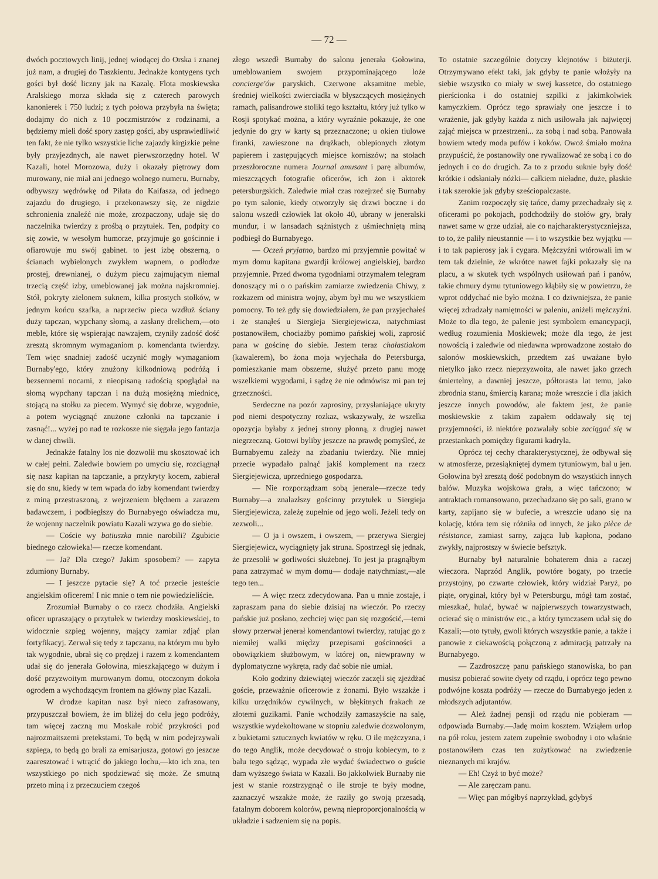— 72 —
dwóch pocztowych linij, jednej wiodącej do Orska i znanej już nam, a drugiej do Taszkientu. Jednakże kontygens tych gości był dość liczny jak na Kazalę. Flota moskiewska Aralskiego morza składa się z czterech parowych kanonierek i 750 ludzi; z tych połowa przybyła na święta; dodajmy do nich z 10 poczmistrzów z rodzinami, a będziemy mieli dość spory zastęp gości, aby usprawiedliwić ten fakt, że nie tylko wszystkie liche zajazdy kirgizkie pełne były przyjezdnych, ale nawet pierwszorzędny hotel. W Kazali, hotel Morozowa, duży i okazały piętrowy dom murowany, nie miał ani jednego wolnego numeru. Burnaby, odbywszy wędrówkę od Piłata do Kaifasza, od jednego zajazdu do drugiego, i przekonawszy się, że nigdzie schronienia znaleźć nie może, zrozpaczony, udaje się do naczelnika twierdzy z prośbą o przytułek. Ten, podpity co się zowie, w wesołym humorze, przyjmuje go gościnnie i ofiarowuje mu swój gabinet. to jest izbę obszerną, o ścianach wybielonych zwykłem wapnem, o podłodze prostej, drewnianej, o dużym piecu zajmującym niemal trzecią część izby, umeblowanej jak można najskromniej. Stół, pokryty zielonem suknem, kilka prostych stołków, w jednym końcu szafka, a naprzeciw pieca wzdłuż ściany duży tapczan, wypchany słomą, a zasłany drelichem,—oto meble, które się wspierając nawzajem, czyniły zadość dość zresztą skromnym wymaganiom p. komendanta twierdzy. Tem więc snadniej zadość uczynić mogły wymaganiom Burnaby'ego, który znużony kilkodniową podróżą i bezsennemi nocami, z nieopisaną radością spoglądał na słomą wypchany tapczan i na dużą mosiężną miednicę, stojącą na stołku za piecem. Wymyć się dobrze, wygodnie, a potem wyciągnąć znużone członki na tapczanie i zasnąć!... wyżej po nad te rozkosze nie sięgała jego fantazja w danej chwili.
Jednakże fatalny los nie dozwolił mu skosztować ich w całej pełni. Zaledwie bowiem po umyciu się, rozciągnął się nasz kapitan na tapczanie, a przykryty kocem, zabierał się do snu, kiedy w tem wpada do izby komendant twierdzy z miną przestraszoną, z wejrzeniem błędnem a zarazem badawczem, i podbiegłszy do Burnabyego oświadcza mu, że wojenny naczelnik powiatu Kazali wzywa go do siebie.
— Coście wy batiuszka mnie narobili? Zgubicie biednego człowieka!— rzecze komendant.
— Ja? Dla czego? Jakim sposobem? — zapyta zdumiony Burnaby.
— I jeszcze pytacie się? A toć przecie jesteście angielskim oficerem! I nic mnie o tem nie powiedzieliście.
Zrozumiał Burnaby o co rzecz chodziła. Angielski oficer upraszający o przytułek w twierdzy moskiewskiej, to widocznie szpieg wojenny, mający zamiar zdjąć plan fortyfikacyj. Zerwał się tedy z tapczanu, na którym mu było tak wygodnie, ubrał się co prędzej i razem z komendantem udał się do jenerała Gołowina, mieszkającego w dużym i dość przyzwoitym murowanym domu, otoczonym dokoła ogrodem a wychodzącym frontem na główny plac Kazali.
W drodze kapitan nasz był nieco zafrasowany, przypuszczał bowiem, że im bliżej do celu jego podróży, tam więcej zaczną mu Moskale robić przykrości pod najrozmaitszemi pretekstami. To będą w nim podejrzywali szpiega, to będą go brali za emisarjusza, gotowi go jeszcze zaaresztować i wtrącić do jakiego lochu,—kto ich zna, ten wszystkiego po nich spodziewać się może. Ze smutną przeto miną i z przeczuciem czegoś
złego wszedł Burnaby do salonu jenerała Gołowina, umeblowaniem swojem przypominającego loże concierge'ów paryskich. Czerwone aksamitne meble, średniej wielkości zwierciadła w błyszczących mosiężnych ramach, palisandrowe stoliki tego kształtu, który już tylko w Rosji spotykać można, a który wyraźnie pokazuje, że one jedynie do gry w karty są przeznaczone; u okien tiulowe firanki, zawieszone na drążkach, oblepionych złotym papierem i zastępujących miejsce korniszów; na stołach przeszłoroczne numera Journal amusant i parę albumów, mieszczących fotografie oficerów, ich żon i aktorek petersburgskich. Zaledwie miał czas rozejrzeć się Burnaby po tym salonie, kiedy otworzyły się drzwi boczne i do salonu wszedł człowiek lat około 40, ubrany w jeneralski mundur, i w lansadach sążnistych z uśmiechniętą miną podbiegł do Burnabyego.
— Oczeń pryjatno, bardzo mi przyjemnie powitać w mym domu kapitana gwardji królowej angielskiej, bardzo przyjemnie. Przed dwoma tygodniami otrzymałem telegram donoszący mi o o pańskim zamiarze zwiedzenia Chiwy, z rozkazem od ministra wojny, abym był mu we wszystkiem pomocny. To też gdy się dowiedziałem, że pan przyjechałeś i że stanąłeś u Siergieja Siergiejewicza, natychmiast postanowiłem, chociażby pomimo pańskiej woli, zaprosić pana w gościnę do siebie. Jestem teraz chałastiakom (kawalerem), bo żona moja wyjechała do Petersburga, pomieszkanie mam obszerne, służyć przeto panu mogę wszelkiemi wygodami, i sądzę że nie odmówisz mi pan tej grzeczności.
Serdeczne na pozór zaprosiny, przysłaniające ukryty pod niemi despotyczny rozkaz, wskazywały, że wszelka opozycja byłaby z jednej strony płonną, z drugiej nawet niegrzeczną. Gotowi byliby jeszcze na prawdę pomyśleć, że Burnabyemu zależy na zbadaniu twierdzy. Nie mniej przecie wypadało palnąć jakiś komplement na rzecz Siergiejewicza, uprzedniego gospodarza.
— Nie rozporządzam sobą jenerale—rzecze tedy Burnaby—a znalazłszy gościnny przytułek u Siergieja Siergiejewicza, zależę zupełnie od jego woli. Jeżeli tedy on zezwoli...
— O ja i owszem, i owszem, — przerywa Siergiej Siergiejewicz, wyciągnięty jak struna. Spostrzegł się jednak, że przesolił w gorliwości służebnej. To jest ja pragnąłbym pana zatrzymać w mym domu— dodaje natychmiast,—ale tego ten...
— A więc rzecz zdecydowana. Pan u mnie zostaje, i zapraszam pana do siebie dzisiaj na wieczór. Po rzeczy pańskie już posłano, zechciej więc pan się rozgościć,—temi słowy przerwał jenerał komendantowi twierdzy, ratując go z niemiłej walki między przepisami gościnności a obowiązkiem służbowym, w której on, niewprawny w dyplomatyczne wykręta, rady dać sobie nie umiał.
Koło godziny dziewiątej wieczór zaczęli się zjeżdżać goście, przeważnie oficerowie z żonami. Było wszakże i kilku urzędników cywilnych, w błękitnych frakach ze złotemi guzikami. Panie wchodziły zamaszyście na salę, wszystkie wydekoltowane w stopniu zaledwie dozwolonym, z bukietami sztucznych kwiatów w ręku. O ile mężczyzna, i do tego Anglik, może decydować o stroju kobiecym, to z balu tego sądząc, wypada złe wydać świadectwo o guście dam wyższego świata w Kazali. Bo jakkolwiek Burnaby nie jest w stanie rozstrzygnąć o ile stroje te były modne, zaznaczyć wszakże może, że raziły go swoją przesadą, fatalnym doborem kolorów, pewną nieproporcjonalnością w układzie i sadzeniem się na popis.
To ostatnie szczególnie dotyczy klejnotów i biżuterji. Otrzymywano efekt taki, jak gdyby te panie włożyły na siebie wszystko co miały w swej kassetce, do ostatniego pierścionka i do ostatniej szpilki z jakimkolwiek kamyczkiem. Oprócz tego sprawiały one jeszcze i to wrażenie, jak gdyby każda z nich usiłowała jak najwięcej zająć miejsca w przestrzeni... za sobą i nad sobą. Panowała bowiem wtedy moda pufów i koków. Owoż śmiało można przypuścić, że postanowiły one rywalizować ze sobą i co do jednych i co do drugich. Za to z przodu suknie były dość krótkie i odsłaniały nóżki— całkiem nieładne, duże, płaskie i tak szerokie jak gdyby sześciopalczaste.
Zanim rozpoczęły się tańce, damy przechadzały się z oficerami po pokojach, podchodziły do stołów gry, brały nawet same w grze udział, ale co najcharakterystyczniejsza, to to, że paliły nieustannie — i to wszystkie bez wyjątku — i to tak papierosy jak i cygara. Mężczyźni wtórowali im w tem tak dzielnie, że wkrótce nawet fajki pokazały się na placu, a w skutek tych wspólnych usiłowań pań i panów, takie chmury dymu tytuniowego kłąbiły się w powietrzu, że wprot oddychać nie było można. I co dziwniejsza, że panie więcej zdradzały namiętności w paleniu, aniżeli mężczyźni. Może to dla tego, że palenie jest symbolem emancypacji, według rozumienia Moskiewek; może dla tego, że jest nowością i zaledwie od niedawna wprowadzone zostało do salonów moskiewskich, przedtem zaś uważane było nietylko jako rzecz nieprzyzwoita, ale nawet jako grzech śmiertelny, a dawniej jeszcze, półtorasta lat temu, jako zbrodnia stanu, śmiercią karana; może wreszcie i dla jakich jeszcze innych powodów, ale faktem jest, że panie moskiewskie z takim zapałem oddawały się tej przyjemności, iż niektóre pozwalały sobie zaciągać się w przestankach pomiędzy figurami kadryla.
Oprócz tej cechy charakterystycznej, że odbywał się w atmosferze, przesiąkniętej dymem tytuniowym, bal u jen. Gołowina był zresztą dość podobnym do wszystkich innych balów. Muzyka wojskowa grała, a więc tańczono; w antraktach romansowano, przechadzano się po sali, grano w karty, zapijano się w bufecie, a wreszcie udano się na kolację, która tem się różniła od innych, że jako pièce de résistance, zamiast sarny, zająca lub kapłona, podano zwykły, najprostszy w świecie befsztyk.
Burnaby był naturalnie bohaterem dnia a raczej wieczora. Naprzód Anglik, powtóre bogaty, po trzecie przystojny, po czwarte człowiek, który widział Paryż, po piąte, oryginał, który był w Petersburgu, mógł tam zostać, mieszkać, hulać, bywać w najpierwszych towarzystwach, ocierać się o ministrów etc., a który tymczasem udał się do Kazali;—oto tytuły, gwoli których wszystkie panie, a także i panowie z ciekawością połączoną z admiracją patrzały na Burnabyego.
— Zazdroszczę panu pańskiego stanowiska, bo pan musisz pobierać sowite dyety od rządu, i oprócz tego pewno podwójne koszta podróży — rzecze do Burnabyego jeden z młodszych adjutantów.
— Ależ żadnej pensji od rządu nie pobieram — odpowiada Burnaby.—Jadę moim kosztem. Wziąłem urlop na pół roku, jestem zatem zupełnie swobodny i oto właśnie postanowiłem czas ten zużytkować na zwiedzenie nieznanych mi krajów.
— Eh! Czyż to być może?
— Ale zaręczam panu.
— Więc pan mógłbyś naprzykład, gdybyś